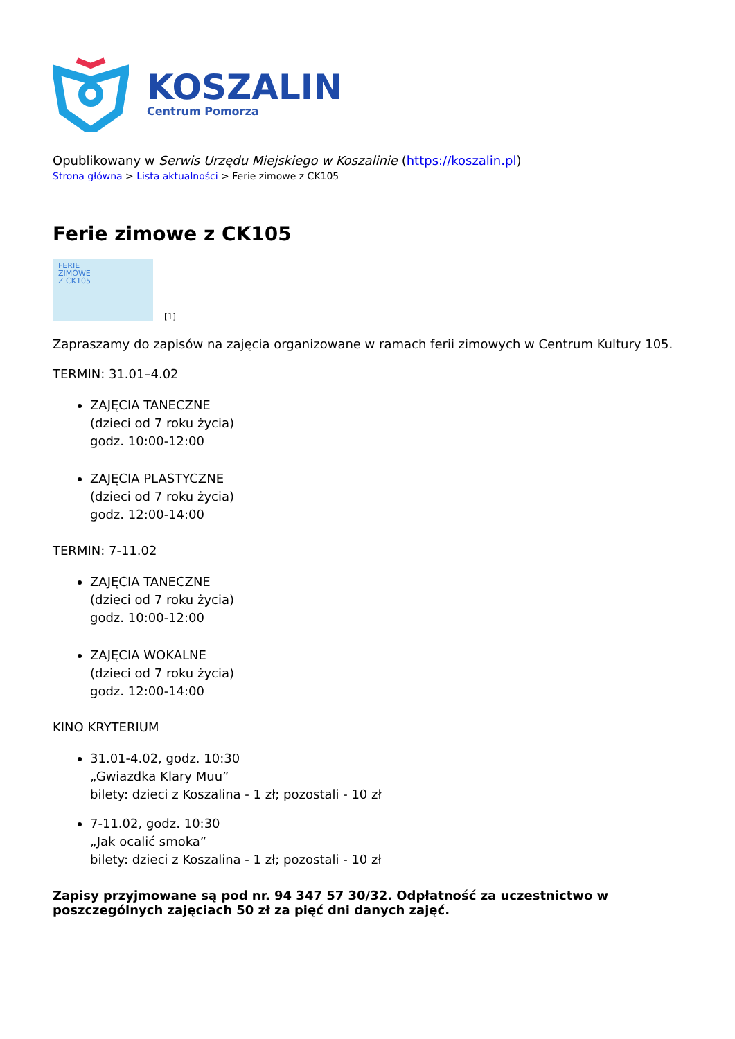KOSZALIN
Centrum Pomorza
Opublikowany w Serwis Urzędu Miejskiego w Koszalinie (https://koszalin.pl)
Strona główna > Lista aktualności > Ferie zimowe z CK105
Ferie zimowe z CK105
FERIE
ZIMOWE
Z CK105
[1]
Zapraszamy do zapisów na zajęcia organizowane w ramach ferii zimowych w Centrum Kultury 105.
TERMIN: 31.01–4.02
ZAJĘCIA TANECZNE
(dzieci od 7 roku życia)
godz. 10:00-12:00
ZAJĘCIA PLASTYCZNE
(dzieci od 7 roku życia)
godz. 12:00-14:00
TERMIN: 7-11.02
ZAJĘCIA TANECZNE
(dzieci od 7 roku życia)
godz. 10:00-12:00
ZAJĘCIA WOKALNE
(dzieci od 7 roku życia)
godz. 12:00-14:00
KINO KRYTERIUM
31.01-4.02, godz. 10:30
„Gwiazdka Klary Muu”
bilety: dzieci z Koszalina - 1 zł; pozostali - 10 zł
7-11.02, godz. 10:30
„Jak ocalić smoka”
bilety: dzieci z Koszalina - 1 zł; pozostali - 10 zł
Zapisy przyjmowane są pod nr. 94 347 57 30/32. Odpłatność za uczestnictwo w poszczególnych zajęciach 50 zł za pięć dni danych zajęć.